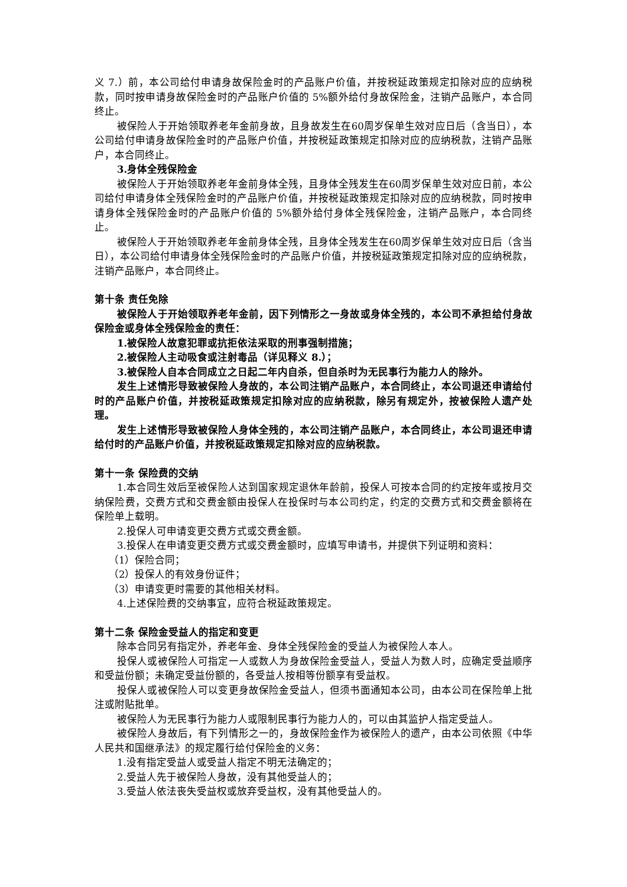义 7.）前，本公司给付申请身故保险金时的产品账户价值，并按税延政策规定扣除对应的应纳税款，同时按申请身故保险金时的产品账户价值的 5%额外给付身故保险金，注销产品账户，本合同终止。
被保险人于开始领取养老年金前身故，且身故发生在60周岁保单生效对应日后（含当日），本公司给付申请身故保险金时的产品账户价值，并按税延政策规定扣除对应的应纳税款，注销产品账户，本合同终止。
3.身体全残保险金
被保险人于开始领取养老年金前身体全残，且身体全残发生在60周岁保单生效对应日前，本公司给付申请身体全残保险金时的产品账户价值，并按税延政策规定扣除对应的应纳税款，同时按申请身体全残保险金时的产品账户价值的 5%额外给付身体全残保险金，注销产品账户，本合同终止。
被保险人于开始领取养老年金前身体全残，且身体全残发生在60周岁保单生效对应日后（含当日），本公司给付申请身体全残保险金时的产品账户价值，并按税延政策规定扣除对应的应纳税款，注销产品账户，本合同终止。
第十条 责任免除
被保险人于开始领取养老年金前，因下列情形之一身故或身体全残的，本公司不承担给付身故保险金或身体全残保险金的责任：
1.被保险人故意犯罪或抗拒依法采取的刑事强制措施；
2.被保险人主动吸食或注射毒品（详见释义 8.）；
3.被保险人自本合同成立之日起二年内自杀，但自杀时为无民事行为能力人的除外。
发生上述情形导致被保险人身故的，本公司注销产品账户，本合同终止，本公司退还申请给付时的产品账户价值，并按税延政策规定扣除对应的应纳税款，除另有规定外，按被保险人遗产处理。
发生上述情形导致被保险人身体全残的，本公司注销产品账户，本合同终止，本公司退还申请给付时的产品账户价值，并按税延政策规定扣除对应的应纳税款。
第十一条 保险费的交纳
1.本合同生效后至被保险人达到国家规定退休年龄前，投保人可按本合同的约定按年或按月交纳保险费，交费方式和交费金额由投保人在投保时与本公司约定，约定的交费方式和交费金额将在保险单上载明。
2.投保人可申请变更交费方式或交费金额。
3.投保人在申请变更交费方式或交费金额时，应填写申请书，并提供下列证明和资料：
（1）保险合同；
（2）投保人的有效身份证件；
（3）申请变更时需要的其他相关材料。
4.上述保险费的交纳事宜，应符合税延政策规定。
第十二条 保险金受益人的指定和变更
除本合同另有指定外，养老年金、身体全残保险金的受益人为被保险人本人。
投保人或被保险人可指定一人或数人为身故保险金受益人，受益人为数人时，应确定受益顺序和受益份额；未确定受益份额的，各受益人按相等份额享有受益权。
投保人或被保险人可以变更身故保险金受益人，但须书面通知本公司，由本公司在保险单上批注或附贴批单。
被保险人为无民事行为能力人或限制民事行为能力人的，可以由其监护人指定受益人。
被保险人身故后，有下列情形之一的，身故保险金作为被保险人的遗产，由本公司依照《中华人民共和国继承法》的规定履行给付保险金的义务：
1.没有指定受益人或受益人指定不明无法确定的；
2.受益人先于被保险人身故，没有其他受益人的；
3.受益人依法丧失受益权或放弃受益权，没有其他受益人的。